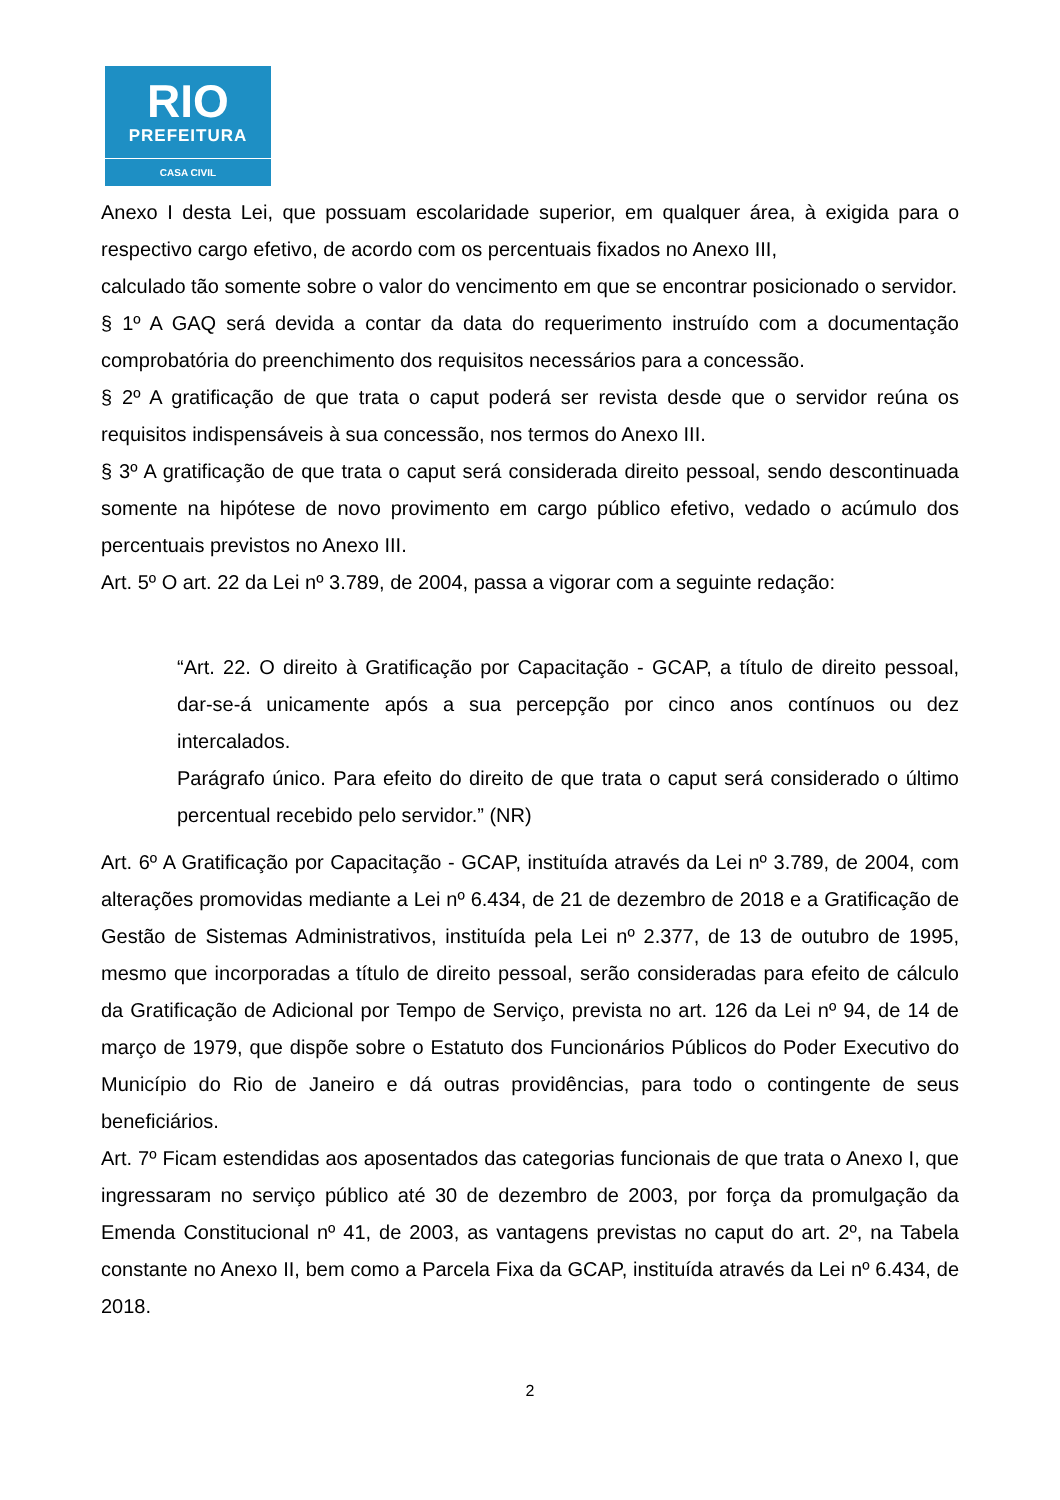RIO
PREFEITURA
CASA CIVIL
Anexo I desta Lei, que possuam escolaridade superior, em qualquer área, à exigida para o respectivo cargo efetivo, de acordo com os percentuais fixados no Anexo III,
calculado tão somente sobre o valor do vencimento em que se encontrar posicionado o servidor.
§ 1º A GAQ será devida a contar da data do requerimento instruído com a documentação comprobatória do preenchimento dos requisitos necessários para a concessão.
§ 2º A gratificação de que trata o caput poderá ser revista desde que o servidor reúna os requisitos indispensáveis à sua concessão, nos termos do Anexo III.
§ 3º A gratificação de que trata o caput será considerada direito pessoal, sendo descontinuada somente na hipótese de novo provimento em cargo público efetivo, vedado o acúmulo dos percentuais previstos no Anexo III.
Art. 5º O art. 22 da Lei nº 3.789, de 2004, passa a vigorar com a seguinte redação:
“Art. 22. O direito à Gratificação por Capacitação - GCAP, a título de direito pessoal, dar-se-á unicamente após a sua percepção por cinco anos contínuos ou dez intercalados.
Parágrafo único. Para efeito do direito de que trata o caput será considerado o último percentual recebido pelo servidor.” (NR)
Art. 6º A Gratificação por Capacitação - GCAP, instituída através da Lei nº 3.789, de 2004, com alterações promovidas mediante a Lei nº 6.434, de 21 de dezembro de 2018 e a Gratificação de Gestão de Sistemas Administrativos, instituída pela Lei nº 2.377, de 13 de outubro de 1995, mesmo que incorporadas a título de direito pessoal, serão consideradas para efeito de cálculo da Gratificação de Adicional por Tempo de Serviço, prevista no art. 126 da Lei nº 94, de 14 de março de 1979, que dispõe sobre o Estatuto dos Funcionários Públicos do Poder Executivo do Município do Rio de Janeiro e dá outras providências, para todo o contingente de seus beneficiários.
Art. 7º Ficam estendidas aos aposentados das categorias funcionais de que trata o Anexo I, que ingressaram no serviço público até 30 de dezembro de 2003, por força da promulgação da Emenda Constitucional nº 41, de 2003, as vantagens previstas no caput do art. 2º, na Tabela constante no Anexo II, bem como a Parcela Fixa da GCAP, instituída através da Lei nº 6.434, de 2018.
2